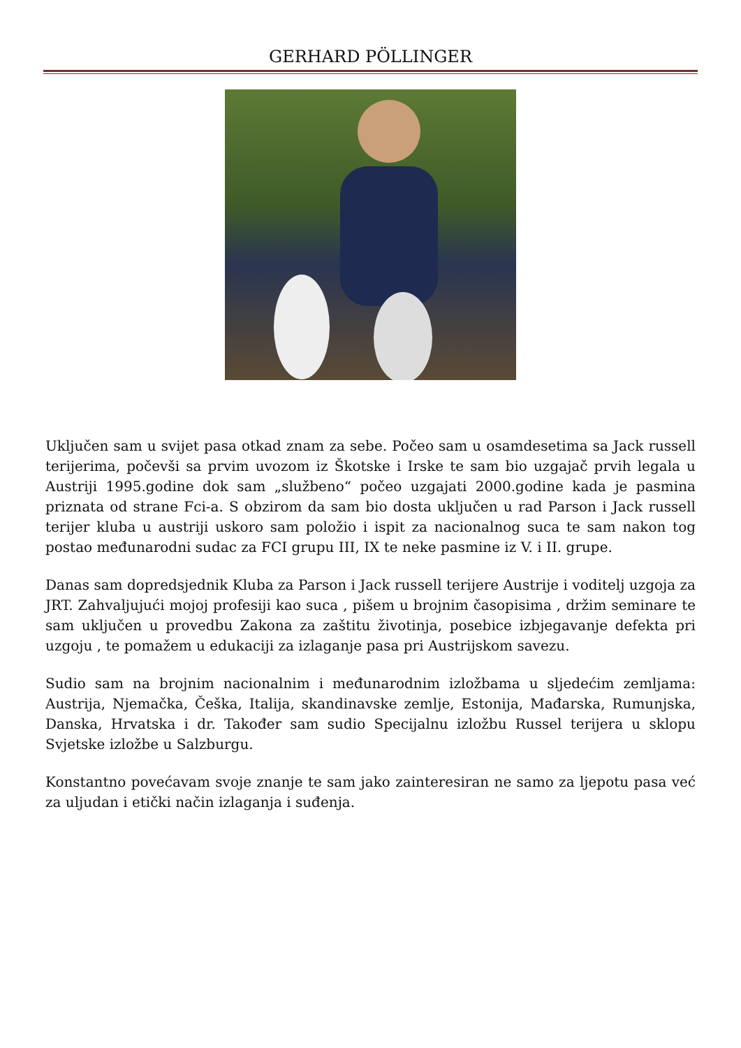GERHARD PÖLLINGER
Uključen sam u svijet pasa otkad znam za sebe. Počeo sam u osamdesetima sa Jack russell terijerima, počevši sa prvim uvozom iz Škotske i Irske te sam bio uzgajač prvih legala u Austriji 1995.godine dok sam „službeno“ počeo uzgajati 2000.godine kada je pasmina priznata od strane Fci-a. S obzirom da sam bio dosta uključen u rad Parson i Jack russell terijer kluba u austriji uskoro sam položio i ispit za nacionalnog suca te sam nakon tog postao međunarodni sudac za FCI grupu III, IX te neke pasmine iz V. i II. grupe.
Danas sam dopredsjednik Kluba za Parson i Jack russell terijere Austrije i voditelj uzgoja za JRT. Zahvaljujući mojoj profesiji kao suca , pišem u brojnim časopisima , držim seminare te sam uključen u provedbu Zakona za zaštitu životinja, posebice izbjegavanje defekta pri uzgoju , te pomažem u edukaciji za izlaganje pasa pri Austrijskom savezu.
Sudio sam na brojnim nacionalnim i međunarodnim izložbama u sljedećim zemljama: Austrija, Njemačka, Češka, Italija, skandinavske zemlje, Estonija, Mađarska, Rumunjska, Danska, Hrvatska i dr. Također sam sudio Specijalnu izložbu Russel terijera u sklopu Svjetske izložbe u Salzburgu.
Konstantno povećavam svoje znanje te sam jako zainteresiran ne samo za ljepotu pasa već za uljudan i etički način izlaganja i suđenja.